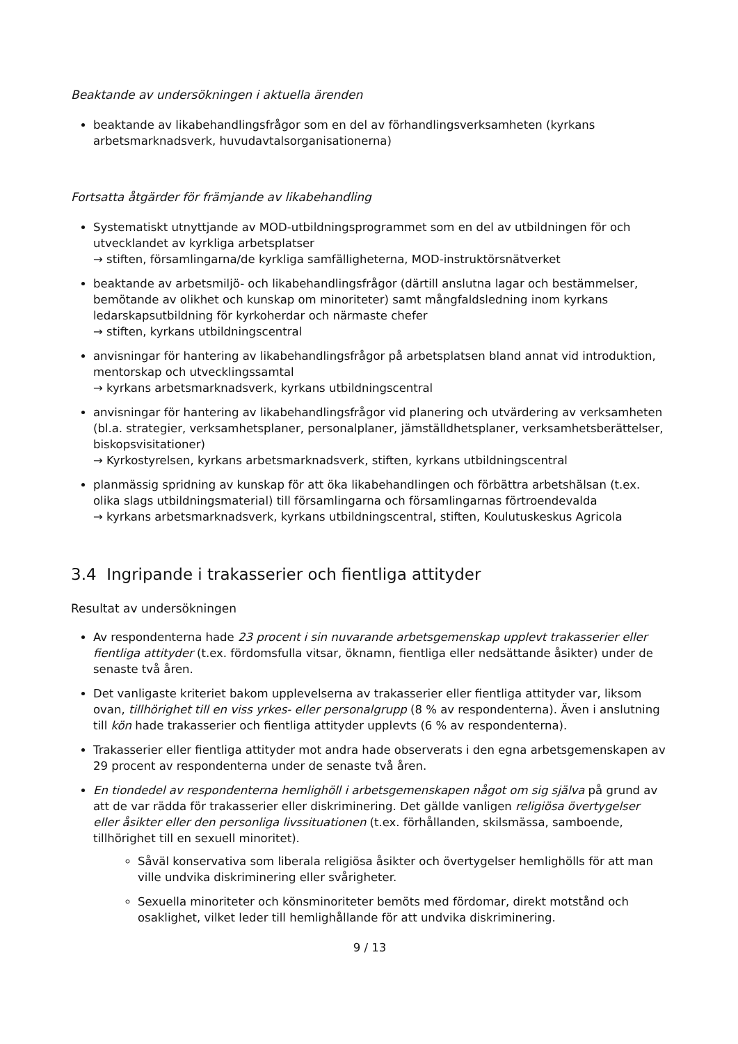Beaktande av undersökningen i aktuella ärenden
beaktande av likabehandlingsfrågor som en del av förhandlingsverksamheten (kyrkans arbetsmarknadsverk, huvudavtalsorganisationerna)
Fortsatta åtgärder för främjande av likabehandling
Systematiskt utnyttjande av MOD-utbildningsprogrammet som en del av utbildningen för och utvecklandet av kyrkliga arbetsplatser
→ stiften, församlingarna/de kyrkliga samfälligheterna, MOD-instruktörsnätverket
beaktande av arbetsmiljö- och likabehandlingsfrågor (därtill anslutna lagar och bestämmelser, bemötande av olikhet och kunskap om minoriteter) samt mångfaldsledning inom kyrkans ledarskapsutbildning för kyrkoherdar och närmaste chefer
→ stiften, kyrkans utbildningscentral
anvisningar för hantering av likabehandlingsfrågor på arbetsplatsen bland annat vid introduktion, mentorskap och utvecklingssamtal
→ kyrkans arbetsmarknadsverk, kyrkans utbildningscentral
anvisningar för hantering av likabehandlingsfrågor vid planering och utvärdering av verksamheten (bl.a. strategier, verksamhetsplaner, personalplaner, jämställdhetsplaner, verksamhetsberättelser, biskopsvisitationer)
→ Kyrkostyrelsen, kyrkans arbetsmarknadsverk, stiften, kyrkans utbildningscentral
planmässig spridning av kunskap för att öka likabehandlingen och förbättra arbetshälsan (t.ex. olika slags utbildningsmaterial) till församlingarna och församlingarnas förtroendevalda
→ kyrkans arbetsmarknadsverk, kyrkans utbildningscentral, stiften, Koulutuskeskus Agricola
3.4 Ingripande i trakasserier och fientliga attityder
Resultat av undersökningen
Av respondenterna hade 23 procent i sin nuvarande arbetsgemenskap upplevt trakasserier eller fientliga attityder (t.ex. fördomsfulla vitsar, öknamn, fientliga eller nedsättande åsikter) under de senaste två åren.
Det vanligaste kriteriet bakom upplevelserna av trakasserier eller fientliga attityder var, liksom ovan, tillhörighet till en viss yrkes- eller personalgrupp (8 % av respondenterna). Även i anslutning till kön hade trakasserier och fientliga attityder upplevts (6 % av respondenterna).
Trakasserier eller fientliga attityder mot andra hade observerats i den egna arbetsgemenskapen av 29 procent av respondenterna under de senaste två åren.
En tiondedel av respondenterna hemlighöll i arbetsgemenskapen något om sig själva på grund av att de var rädda för trakasserier eller diskriminering. Det gällde vanligen religiösa övertygelser eller åsikter eller den personliga livssituationen (t.ex. förhållanden, skilsmässa, samboende, tillhörighet till en sexuell minoritet).
Såväl konservativa som liberala religiösa åsikter och övertygelser hemlighölls för att man ville undvika diskriminering eller svårigheter.
Sexuella minoriteter och könsminoriteter bemöts med fördomar, direkt motstånd och osaklighet, vilket leder till hemlighållande för att undvika diskriminering.
9 / 13